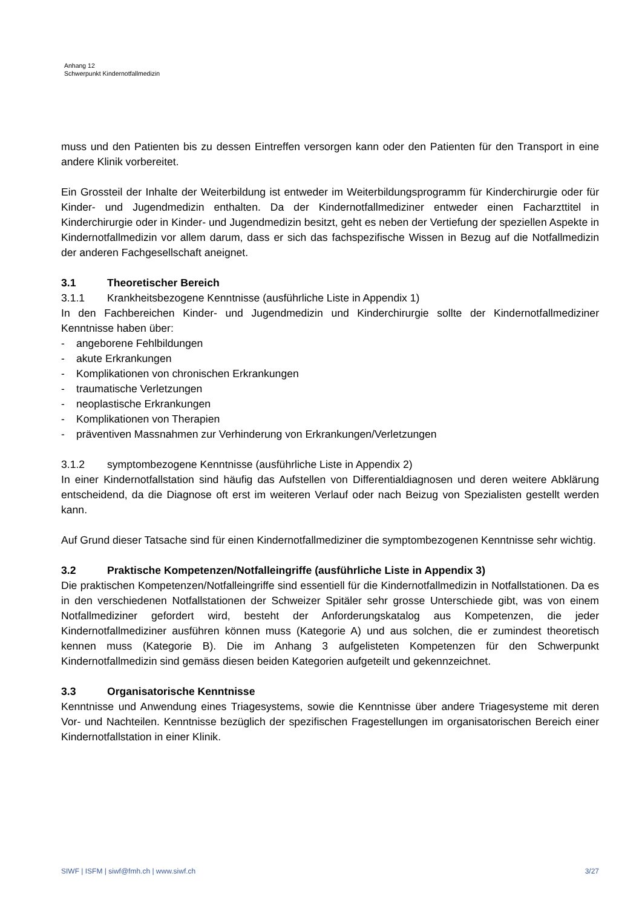Anhang 12
Schwerpunkt Kindernotfallmedizin
muss und den Patienten bis zu dessen Eintreffen versorgen kann oder den Patienten für den Transport in eine andere Klinik vorbereitet.
Ein Grossteil der Inhalte der Weiterbildung ist entweder im Weiterbildungsprogramm für Kinderchirurgie oder für Kinder- und Jugendmedizin enthalten. Da der Kindernotfallmediziner entweder einen Facharzttitel in Kinderchirurgie oder in Kinder- und Jugendmedizin besitzt, geht es neben der Vertiefung der speziellen Aspekte in Kindernotfallmedizin vor allem darum, dass er sich das fachspezifische Wissen in Bezug auf die Notfallmedizin der anderen Fachgesellschaft aneignet.
3.1 Theoretischer Bereich
3.1.1 Krankheitsbezogene Kenntnisse (ausführliche Liste in Appendix 1)
In den Fachbereichen Kinder- und Jugendmedizin und Kinderchirurgie sollte der Kindernotfallmediziner Kenntnisse haben über:
- angeborene Fehlbildungen
- akute Erkrankungen
- Komplikationen von chronischen Erkrankungen
- traumatische Verletzungen
- neoplastische Erkrankungen
- Komplikationen von Therapien
- präventiven Massnahmen zur Verhinderung von Erkrankungen/Verletzungen
3.1.2 symptombezogene Kenntnisse (ausführliche Liste in Appendix 2)
In einer Kindernotfallstation sind häufig das Aufstellen von Differentialdiagnosen und deren weitere Abklärung entscheidend, da die Diagnose oft erst im weiteren Verlauf oder nach Beizug von Spezialisten gestellt werden kann.
Auf Grund dieser Tatsache sind für einen Kindernotfallmediziner die symptombezogenen Kenntnisse sehr wichtig.
3.2 Praktische Kompetenzen/Notfalleingriffe (ausführliche Liste in Appendix 3)
Die praktischen Kompetenzen/Notfalleingriffe sind essentiell für die Kindernotfallmedizin in Notfallstationen. Da es in den verschiedenen Notfallstationen der Schweizer Spitäler sehr grosse Unterschiede gibt, was von einem Notfallmediziner gefordert wird, besteht der Anforderungskatalog aus Kompetenzen, die jeder Kindernotfallmediziner ausführen können muss (Kategorie A) und aus solchen, die er zumindest theoretisch kennen muss (Kategorie B). Die im Anhang 3 aufgelisteten Kompetenzen für den Schwerpunkt Kindernotfallmedizin sind gemäss diesen beiden Kategorien aufgeteilt und gekennzeichnet.
3.3 Organisatorische Kenntnisse
Kenntnisse und Anwendung eines Triagesystems, sowie die Kenntnisse über andere Triagesysteme mit deren Vor- und Nachteilen. Kenntnisse bezüglich der spezifischen Fragestellungen im organisatorischen Bereich einer Kindernotfallstation in einer Klinik.
SIWF | ISFM | siwf@fmh.ch | www.siwf.ch 3/27